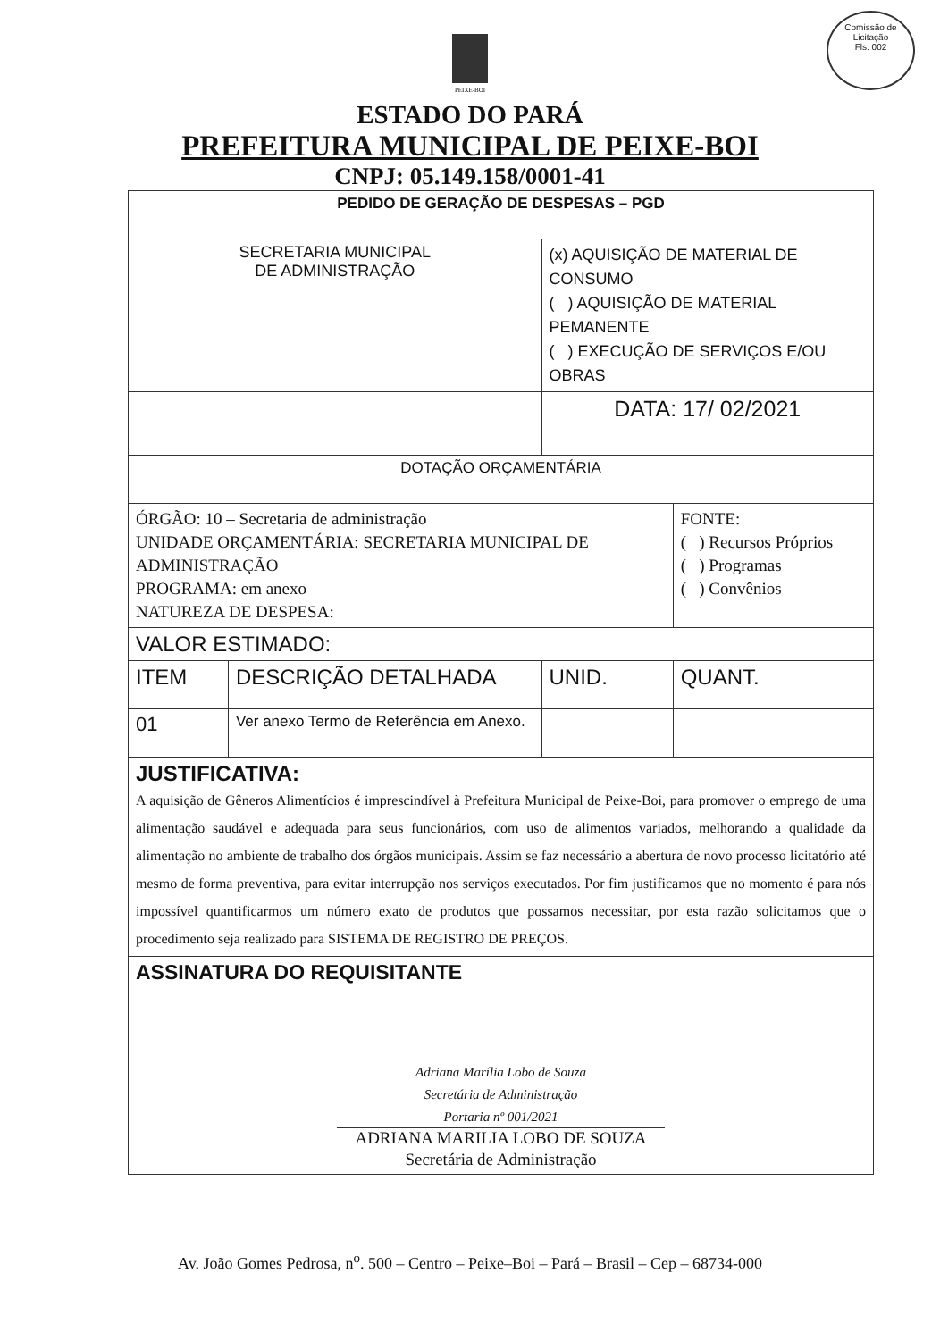Comissão de Licitação
Fls. 002
PEIXE-BOI
ESTADO DO PARÁ
PREFEITURA MUNICIPAL DE PEIXE-BOI
CNPJ: 05.149.158/0001-41
| PEDIDO DE GERAÇÃO DE DESPESAS – PGD | | | |
| --- | --- | --- | --- |
| SECRETARIA MUNICIPAL DE ADMINISTRAÇÃO | | (x) AQUISIÇÃO DE MATERIAL DE CONSUMO ( ) AQUISIÇÃO DE MATERIAL PEMANENTE ( ) EXECUÇÃO DE SERVIÇOS E/OU OBRAS | |
| | | DATA: 17/ 02/2021 | |
| DOTAÇÃO ORÇAMENTÁRIA | | | |
| ÓRGÃO: 10 – Secretaria de administração UNIDADE ORÇAMENTÁRIA: SECRETARIA MUNICIPAL DE ADMINISTRAÇÃO PROGRAMA: em anexo NATUREZA DE DESPESA: | | | FONTE: ( ) Recursos Próprios ( ) Programas ( ) Convênios |
| VALOR ESTIMADO: | | | |
| ITEM | DESCRIÇÃO DETALHADA | UNID. | QUANT. |
| 01 | Ver anexo Termo de Referência em Anexo. | | |
| JUSTIFICATIVA: A aquisição de Gêneros Alimentícios é imprescindível à Prefeitura Municipal de Peixe-Boi, para promover o emprego de uma alimentação saudável e adequada para seus funcionários, com uso de alimentos variados, melhorando a qualidade da alimentação no ambiente de trabalho dos órgãos municipais. Assim se faz necessário a abertura de novo processo licitatório até mesmo de forma preventiva, para evitar interrupção nos serviços executados. Por fim justificamos que no momento é para nós impossível quantificarmos um número exato de produtos que possamos necessitar, por esta razão solicitamos que o procedimento seja realizado para SISTEMA DE REGISTRO DE PREÇOS. | | | |
| ASSINATURA DO REQUISITANTE Adriana Marília Lobo de Souza Secretária de Administração Portaria nº 001/2021 ADRIANA MARILIA LOBO DE SOUZA Secretária de Administração | | | |
Av. João Gomes Pedrosa, n<sup>o</sup>. 500 – Centro – Peixe–Boi – Pará – Brasil – Cep – 68734-000